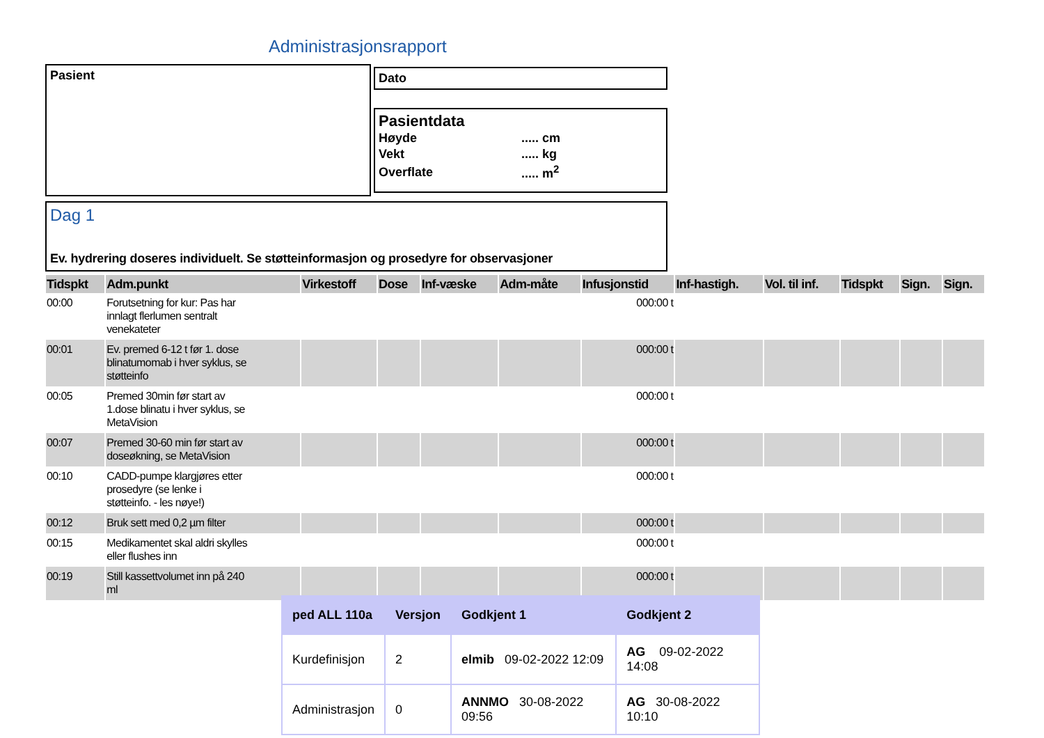Administrasjonsrapport
Pasient Dato
Pasientdata
| Høyde | ..... cm |
| Vekt | ..... kg |
| Overflate | ..... m<sup>2</sup> |
Dag 1
Ev. hydrering doseres individuelt. Se støtteinformasjon og prosedyre for observasjoner
| Tidspkt | Adm.punkt | Virkestoff | Dose | Inf-væske | Adm-måte | Infusjonstid | Inf-hastigh. | Vol. til inf. | Tidspkt | Sign. | Sign. |
| --- | --- | --- | --- | --- | --- | --- | --- | --- | --- | --- | --- |
| 00:00 | Forutsetning for kur: Pas har innlagt flerlumen sentralt venekateter | | | | | 000:00 t | | | | | |
| 00:01 | Ev. premed 6-12 t før 1. dose blinatumomab i hver syklus, se støtteinfo | | | | | 000:00 t | | | | | |
| 00:05 | Premed 30min før start av 1.dose blinatu i hver syklus, se MetaVision | | | | | 000:00 t | | | | | |
| 00:07 | Premed 30-60 min før start av doseøkning, se MetaVision | | | | | 000:00 t | | | | | |
| 00:10 | CADD-pumpe klargjøres etter prosedyre (se lenke i støtteinfo. - les nøye!) | | | | | 000:00 t | | | | | |
| 00:12 | Bruk sett med 0,2 µm filter | | | | | 000:00 t | | | | | |
| 00:15 | Medikamentet skal aldri skylles eller flushes inn | | | | | 000:00 t | | | | | |
| 00:19 | Still kassettvolumet inn på 240 ml | | | | | 000:00 t | | | | | |
| ped ALL 110a | Versjon | Godkjent 1 | Godkjent 2 |
| --- | --- | --- | --- |
| Kurdefinisjon | 2 | elmib 09-02-2022 12:09 | AG 09-02-2022 14:08 |
| Administrasjon | 0 | ANNMO 30-08-2022 09:56 | AG 30-08-2022 10:10 |